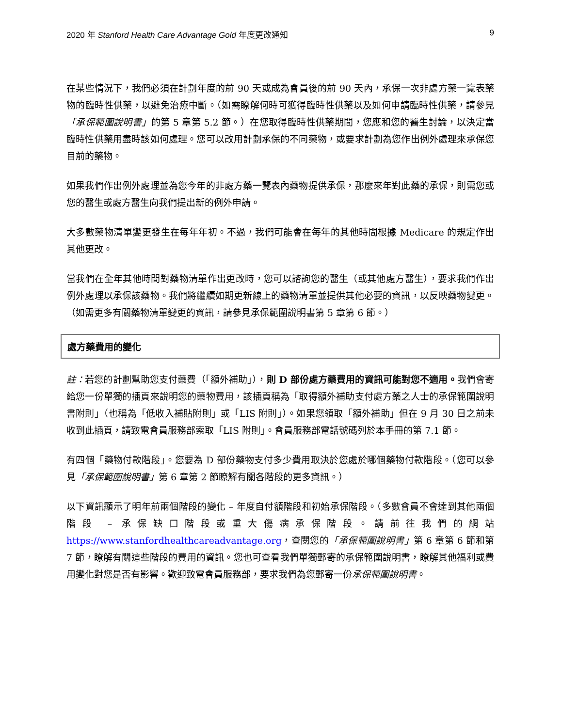2020 年 Stanford Health Care Advantage Gold 年度更改通知 9
在某些情況下，我們必須在計劃年度的前 90 天或成為會員後的前 90 天內，承保一次非處方藥一覽表藥物的臨時性供藥，以避免治療中斷。（如需瞭解何時可獲得臨時性供藥以及如何申請臨時性供藥，請參見「承保範圍說明書」的第 5 章第 5.2 節。）在您取得臨時性供藥期間，您應和您的醫生討論，以決定當臨時性供藥用盡時該如何處理。您可以改用計劃承保的不同藥物，或要求計劃為您作出例外處理來承保您目前的藥物。
如果我們作出例外處理並為您今年的非處方藥一覽表內藥物提供承保，那麼來年對此藥的承保，則需您或您的醫生或處方醫生向我們提出新的例外申請。
大多數藥物清單變更發生在每年年初。不過，我們可能會在每年的其他時間根據 Medicare 的規定作出其他更改。
當我們在全年其他時間對藥物清單作出更改時，您可以諮詢您的醫生（或其他處方醫生），要求我們作出例外處理以承保該藥物。我們將繼續如期更新線上的藥物清單並提供其他必要的資訊，以反映藥物變更。（如需更多有關藥物清單變更的資訊，請參見承保範圍說明書第 5 章第 6 節。）
處方藥費用的變化
註：若您的計劃幫助您支付藥費（「額外補助」），則 D 部份處方藥費用的資訊可能對您不適用。我們會寄給您一份單獨的插頁來說明您的藥物費用，該插頁稱為「取得額外補助支付處方藥之人士的承保範圍說明書附則」（也稱為「低收入補貼附則」或「LIS 附則」）。如果您領取「額外補助」但在 9 月 30 日之前未收到此插頁，請致電會員服務部索取「LIS 附則」。會員服務部電話號碼列於本手冊的第 7.1 節。
有四個「藥物付款階段」。您要為 D 部份藥物支付多少費用取決於您處於哪個藥物付款階段。（您可以參見「承保範圍說明書」第 6 章第 2 節瞭解有關各階段的更多資訊。）
以下資訊顯示了明年前兩個階段的變化 – 年度自付額階段和初始承保階段。（多數會員不會達到其他兩個階段 – 承保缺口階段或重大傷病承保階段。請前往我們的網站 https://www.stanfordhealthcareadvantage.org，查閱您的「承保範圍說明書」第 6 章第 6 節和第 7 節，瞭解有關這些階段的費用的資訊。您也可查看我們單獨郵寄的承保範圍說明書，瞭解其他福利或費用變化對您是否有影響。歡迎致電會員服務部，要求我們為您郵寄一份承保範圍說明書。